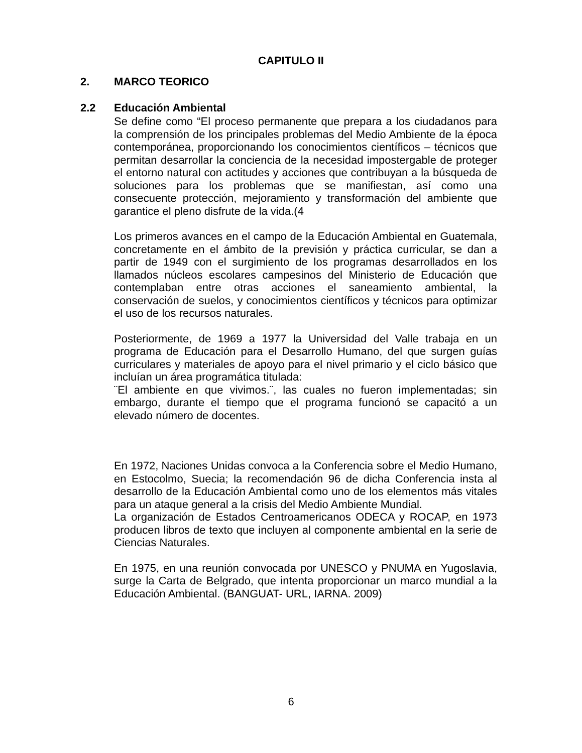CAPITULO II
2. MARCO TEORICO
2.2 Educación Ambiental
Se define como “El proceso permanente que prepara a los ciudadanos para la comprensión de los principales problemas del Medio Ambiente de la época contemporánea, proporcionando los conocimientos científicos – técnicos que permitan desarrollar la conciencia de la necesidad impostergable de proteger el entorno natural con actitudes y acciones que contribuyan a la búsqueda de soluciones para los problemas que se manifiestan, así como una consecuente protección, mejoramiento y transformación del ambiente que garantice el pleno disfrute de la vida.(4
Los primeros avances en el campo de la Educación Ambiental en Guatemala, concretamente en el ámbito de la previsión y práctica curricular, se dan a partir de 1949 con el surgimiento de los programas desarrollados en los llamados núcleos escolares campesinos del Ministerio de Educación que contemplaban entre otras acciones el saneamiento ambiental, la conservación de suelos, y conocimientos científicos y técnicos para optimizar el uso de los recursos naturales.
Posteriormente, de 1969 a 1977 la Universidad del Valle trabaja en un programa de Educación para el Desarrollo Humano, del que surgen guías curriculares y materiales de apoyo para el nivel primario y el ciclo básico que incluían un área programática titulada:
¨El ambiente en que vivimos.¨, las cuales no fueron implementadas; sin embargo, durante el tiempo que el programa funcionó se capacitó a un elevado número de docentes.
En 1972, Naciones Unidas convoca a la Conferencia sobre el Medio Humano, en Estocolmo, Suecia; la recomendación 96 de dicha Conferencia insta al desarrollo de la Educación Ambiental como uno de los elementos más vitales para un ataque general a la crisis del Medio Ambiente Mundial.
La organización de Estados Centroamericanos ODECA y ROCAP, en 1973 producen libros de texto que incluyen al componente ambiental en la serie de Ciencias Naturales.
En 1975, en una reunión convocada por UNESCO y PNUMA en Yugoslavia, surge la Carta de Belgrado, que intenta proporcionar un marco mundial a la Educación Ambiental. (BANGUAT- URL, IARNA. 2009)
6